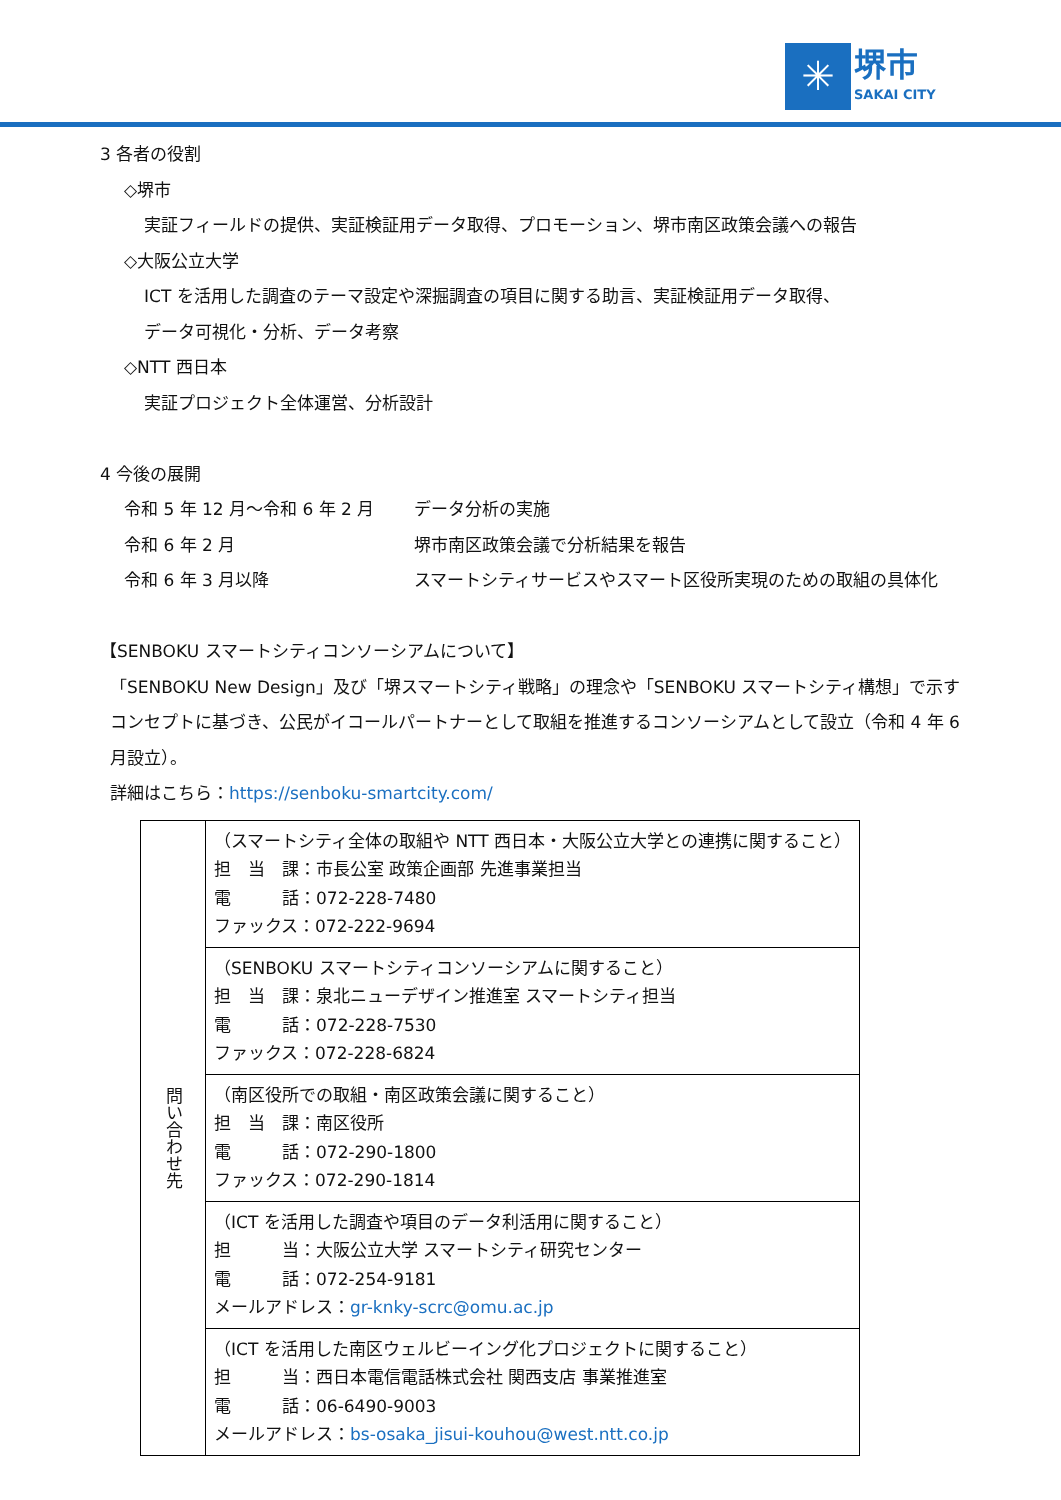✳
堺市
SAKAI CITY
3 各者の役割
◇堺市
実証フィールドの提供、実証検証用データ取得、プロモーション、堺市南区政策会議への報告
◇大阪公立大学
ICT を活用した調査のテーマ設定や深掘調査の項目に関する助言、実証検証用データ取得、
データ可視化・分析、データ考察
◇NTT 西日本
実証プロジェクト全体運営、分析設計
4 今後の展開
令和 5 年 12 月～令和 6 年 2 月 データ分析の実施
令和 6 年 2 月 堺市南区政策会議で分析結果を報告
令和 6 年 3 月以降 スマートシティサービスやスマート区役所実現のための取組の具体化
【SENBOKU スマートシティコンソーシアムについて】
「SENBOKU New Design」及び「堺スマートシティ戦略」の理念や「SENBOKU スマートシティ構想」で示すコンセプトに基づき、公民がイコールパートナーとして取組を推進するコンソーシアムとして設立（令和 4 年 6 月設立）。
詳細はこちら：https://senboku-smartcity.com/
| 問い合わせ先 | （スマートシティ全体の取組や NTT 西日本・大阪公立大学との連携に関すること） 担 当 課：市長公室 政策企画部 先進事業担当 電 話：072-228-7480 ファックス：072-222-9694 |
| | （SENBOKU スマートシティコンソーシアムに関すること） 担 当 課：泉北ニューデザイン推進室 スマートシティ担当 電 話：072-228-7530 ファックス：072-228-6824 |
| | （南区役所での取組・南区政策会議に関すること） 担 当 課：南区役所 電 話：072-290-1800 ファックス：072-290-1814 |
| | （ICT を活用した調査や項目のデータ利活用に関すること） 担 当：大阪公立大学 スマートシティ研究センター 電 話：072-254-9181 メールアドレス： gr-knky-scrc@omu.ac.jp |
| | （ICT を活用した南区ウェルビーイング化プロジェクトに関すること） 担 当：西日本電信電話株式会社 関西支店 事業推進室 電 話：06-6490-9003 メールアドレス： bs-osaka_jisui-kouhou@west.ntt.co.jp |